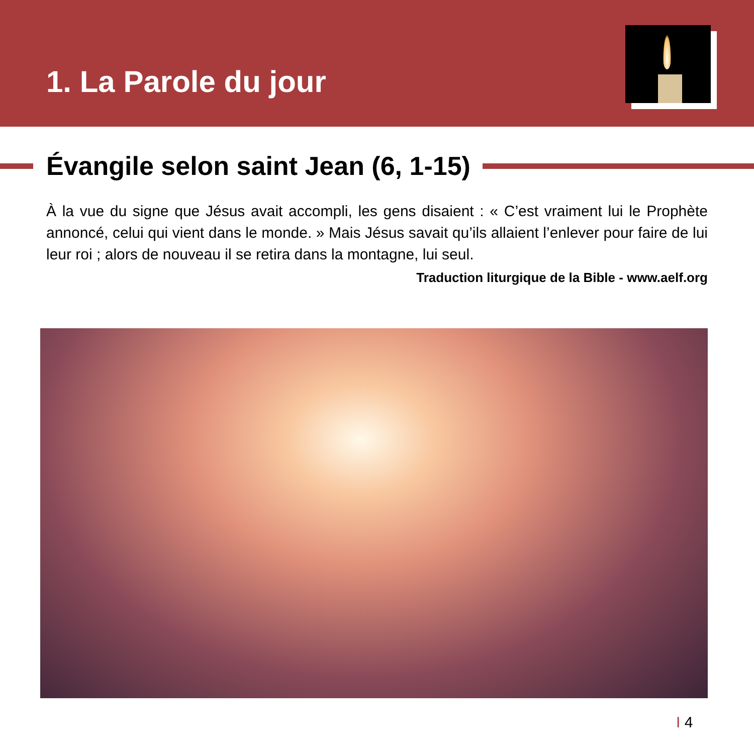1. La Parole du jour
Évangile selon saint Jean (6, 1-15)
À la vue du signe que Jésus avait accompli, les gens disaient : « C’est vraiment lui le Prophète annoncé, celui qui vient dans le monde. » Mais Jésus savait qu’ils allaient l’enlever pour faire de lui leur roi ; alors de nouveau il se retira dans la montagne, lui seul.
Traduction liturgique de la Bible - www.aelf.org
I 4